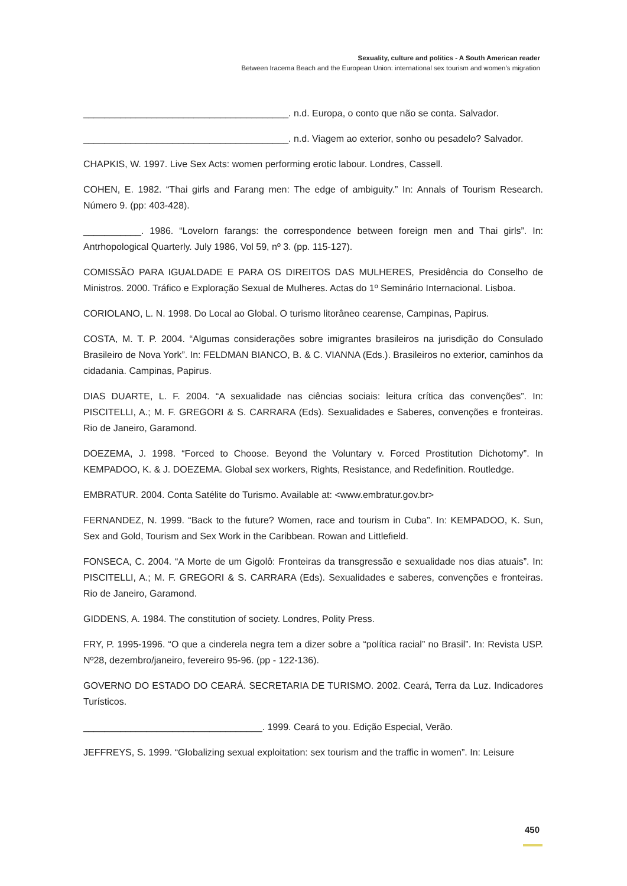Sexuality, culture and politics - A South American reader
Between Iracema Beach and the European Union: international sex tourism and women’s migration
_______________________________________. n.d. Europa, o conto que não se conta. Salvador.
_______________________________________. n.d. Viagem ao exterior, sonho ou pesadelo? Salvador.
CHAPKIS, W. 1997. Live Sex Acts: women performing erotic labour. Londres, Cassell.
COHEN, E. 1982. “Thai girls and Farang men: The edge of ambiguity.” In: Annals of Tourism Research. Número 9. (pp: 403-428).
___________. 1986. “Lovelorn farangs: the correspondence between foreign men and Thai girls”. In: Antrhopological Quarterly. July 1986, Vol 59, nº 3. (pp. 115-127).
COMISSÃO PARA IGUALDADE E PARA OS DIREITOS DAS MULHERES, Presidência do Conselho de Ministros. 2000. Tráfico e Exploração Sexual de Mulheres. Actas do 1º Seminário Internacional. Lisboa.
CORIOLANO, L. N. 1998. Do Local ao Global. O turismo litorâneo cearense, Campinas, Papirus.
COSTA, M. T. P. 2004. “Algumas considerações sobre imigrantes brasileiros na jurisdição do Consulado Brasileiro de Nova York”. In: FELDMAN BIANCO, B. & C. VIANNA (Eds.). Brasileiros no exterior, caminhos da cidadania. Campinas, Papirus.
DIAS DUARTE, L. F. 2004. “A sexualidade nas ciências sociais: leitura crítica das convenções”. In: PISCITELLI, A.; M. F. GREGORI & S. CARRARA (Eds). Sexualidades e Saberes, convenções e fronteiras. Rio de Janeiro, Garamond.
DOEZEMA, J. 1998. “Forced to Choose. Beyond the Voluntary v. Forced Prostitution Dichotomy”. In KEMPADOO, K. & J. DOEZEMA. Global sex workers, Rights, Resistance, and Redefinition. Routledge.
EMBRATUR. 2004. Conta Satélite do Turismo. Available at: <www.embratur.gov.br>
FERNANDEZ, N. 1999. “Back to the future? Women, race and tourism in Cuba”. In: KEMPADOO, K. Sun, Sex and Gold, Tourism and Sex Work in the Caribbean. Rowan and Littlefield.
FONSECA, C. 2004. “A Morte de um Gigolô: Fronteiras da transgressão e sexualidade nos dias atuais”. In: PISCITELLI, A.; M. F. GREGORI & S. CARRARA (Eds). Sexualidades e saberes, convenções e fronteiras. Rio de Janeiro, Garamond.
GIDDENS, A. 1984. The constitution of society. Londres, Polity Press.
FRY, P. 1995-1996. “O que a cinderela negra tem a dizer sobre a “política racial” no Brasil”. In: Revista USP. Nº28, dezembro/janeiro, fevereiro 95-96. (pp - 122-136).
GOVERNO DO ESTADO DO CEARÁ. SECRETARIA DE TURISMO. 2002. Ceará, Terra da Luz. Indicadores Turísticos.
__________________________________. 1999. Ceará to you. Edição Especial, Verão.
JEFFREYS, S. 1999. “Globalizing sexual exploitation: sex tourism and the traffic in women”. In: Leisure
450